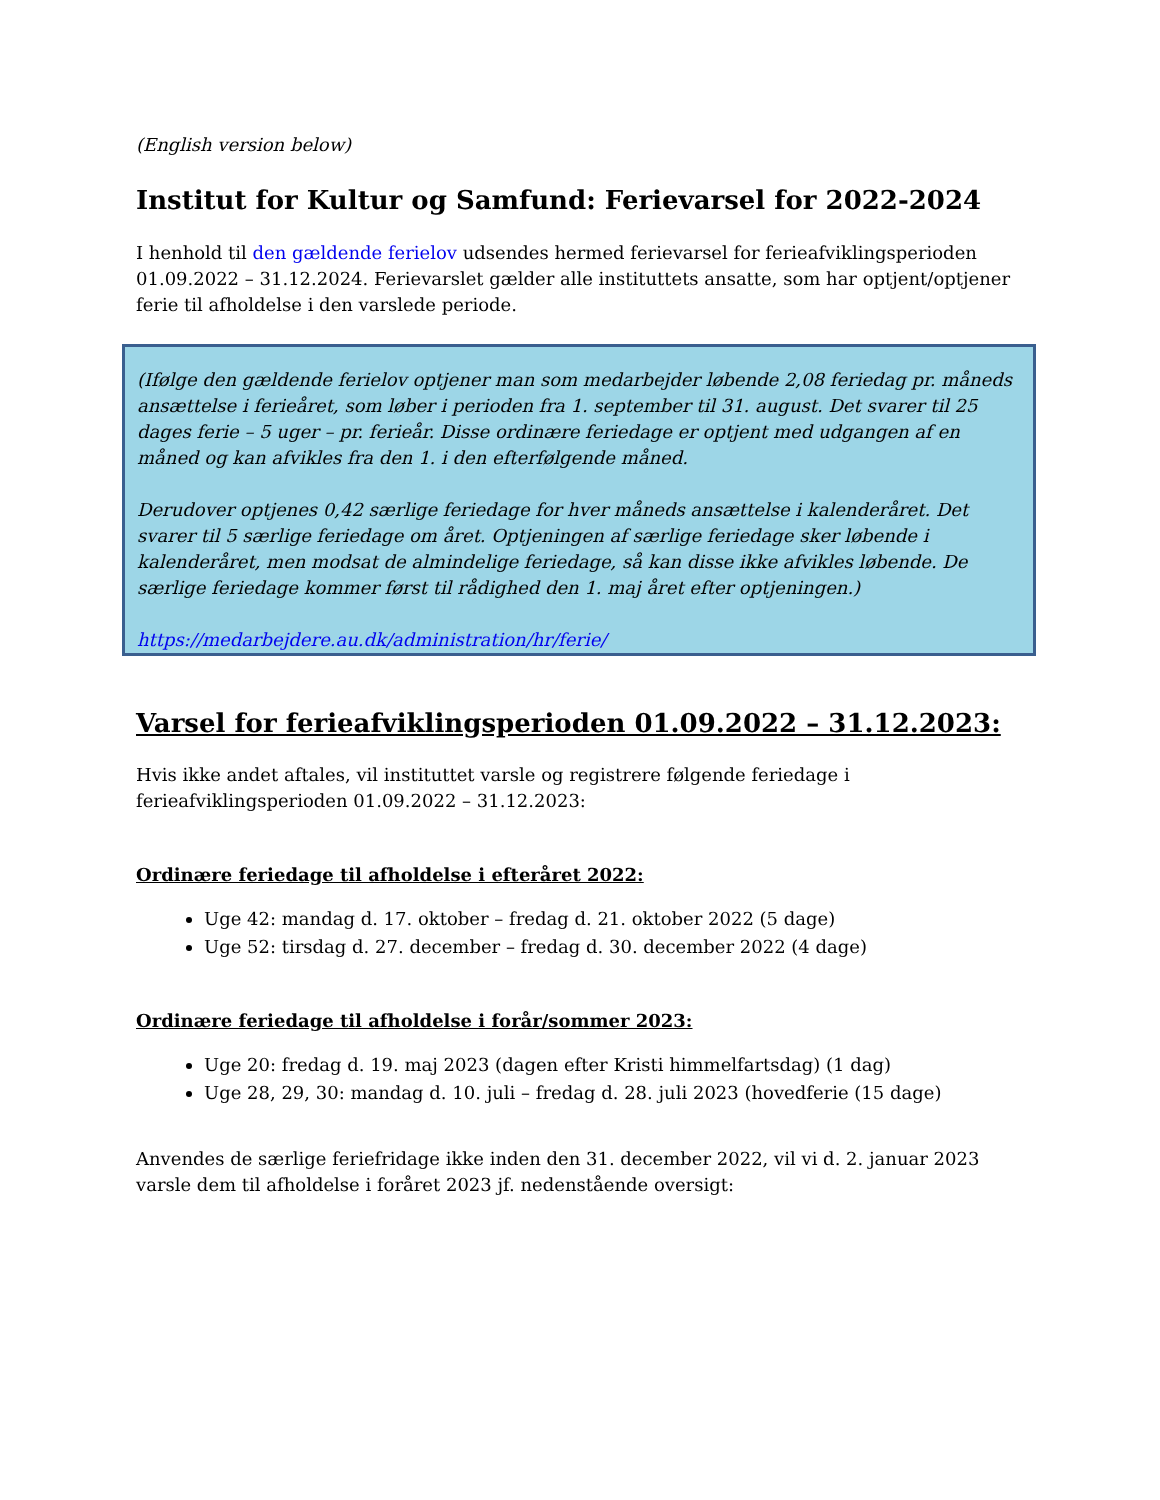(English version below)
Institut for Kultur og Samfund: Ferievarsel for 2022-2024
I henhold til den gældende ferielov udsendes hermed ferievarsel for ferieafviklingsperioden 01.09.2022 – 31.12.2024. Ferievarslet gælder alle instituttets ansatte, som har optjent/optjener ferie til afholdelse i den varslede periode.
(Ifølge den gældende ferielov optjener man som medarbejder løbende 2,08 feriedag pr. måneds ansættelse i ferieåret, som løber i perioden fra 1. september til 31. august. Det svarer til 25 dages ferie – 5 uger – pr. ferieår. Disse ordinære feriedage er optjent med udgangen af en måned og kan afvikles fra den 1. i den efterfølgende måned.
Derudover optjenes 0,42 særlige feriedage for hver måneds ansættelse i kalenderåret. Det svarer til 5 særlige feriedage om året. Optjeningen af særlige feriedage sker løbende i kalenderåret, men modsat de almindelige feriedage, så kan disse ikke afvikles løbende. De særlige feriedage kommer først til rådighed den 1. maj året efter optjeningen.)
https://medarbejdere.au.dk/administration/hr/ferie/
Varsel for ferieafviklingsperioden 01.09.2022 – 31.12.2023:
Hvis ikke andet aftales, vil instituttet varsle og registrere følgende feriedage i ferieafviklingsperioden 01.09.2022 – 31.12.2023:
Ordinære feriedage til afholdelse i efteråret 2022:
Uge 42: mandag d. 17. oktober – fredag d. 21. oktober 2022 (5 dage)
Uge 52: tirsdag d. 27. december – fredag d. 30. december 2022 (4 dage)
Ordinære feriedage til afholdelse i forår/sommer 2023:
Uge 20: fredag d. 19. maj 2023 (dagen efter Kristi himmelfartsdag) (1 dag)
Uge 28, 29, 30: mandag d. 10. juli – fredag d. 28. juli 2023 (hovedferie (15 dage)
Anvendes de særlige feriefridage ikke inden den 31. december 2022, vil vi d. 2. januar 2023 varsle dem til afholdelse i foråret 2023 jf. nedenstående oversigt: